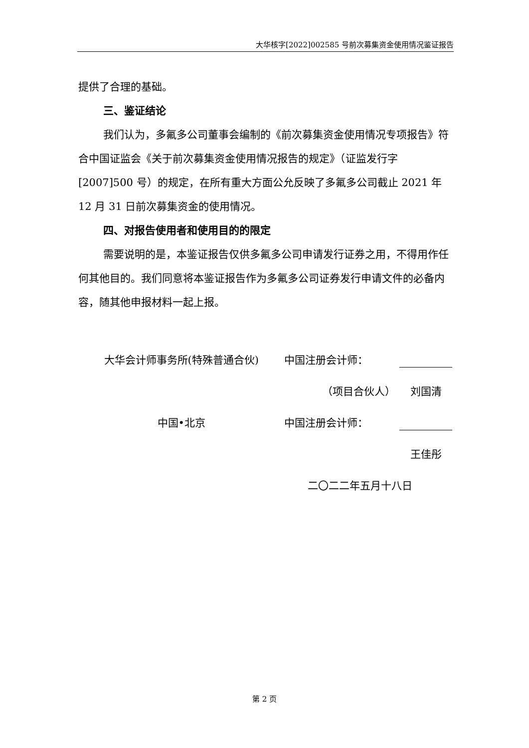大华核字[2022]002585 号前次募集资金使用情况鉴证报告
提供了合理的基础。
三、鉴证结论
我们认为，多氟多公司董事会编制的《前次募集资金使用情况专项报告》符合中国证监会《关于前次募集资金使用情况报告的规定》（证监发行字[2007]500 号）的规定，在所有重大方面公允反映了多氟多公司截止 2021 年 12 月 31 日前次募集资金的使用情况。
四、对报告使用者和使用目的的限定
需要说明的是，本鉴证报告仅供多氟多公司申请发行证券之用，不得用作任何其他目的。我们同意将本鉴证报告作为多氟多公司证券发行申请文件的必备内容，随其他申报材料一起上报。
大华会计师事务所(特殊普通合伙) 中国注册会计师：
（项目合伙人） 刘国清
中国•北京 中国注册会计师：
王佳彤
二〇二二年五月十八日
第 2 页